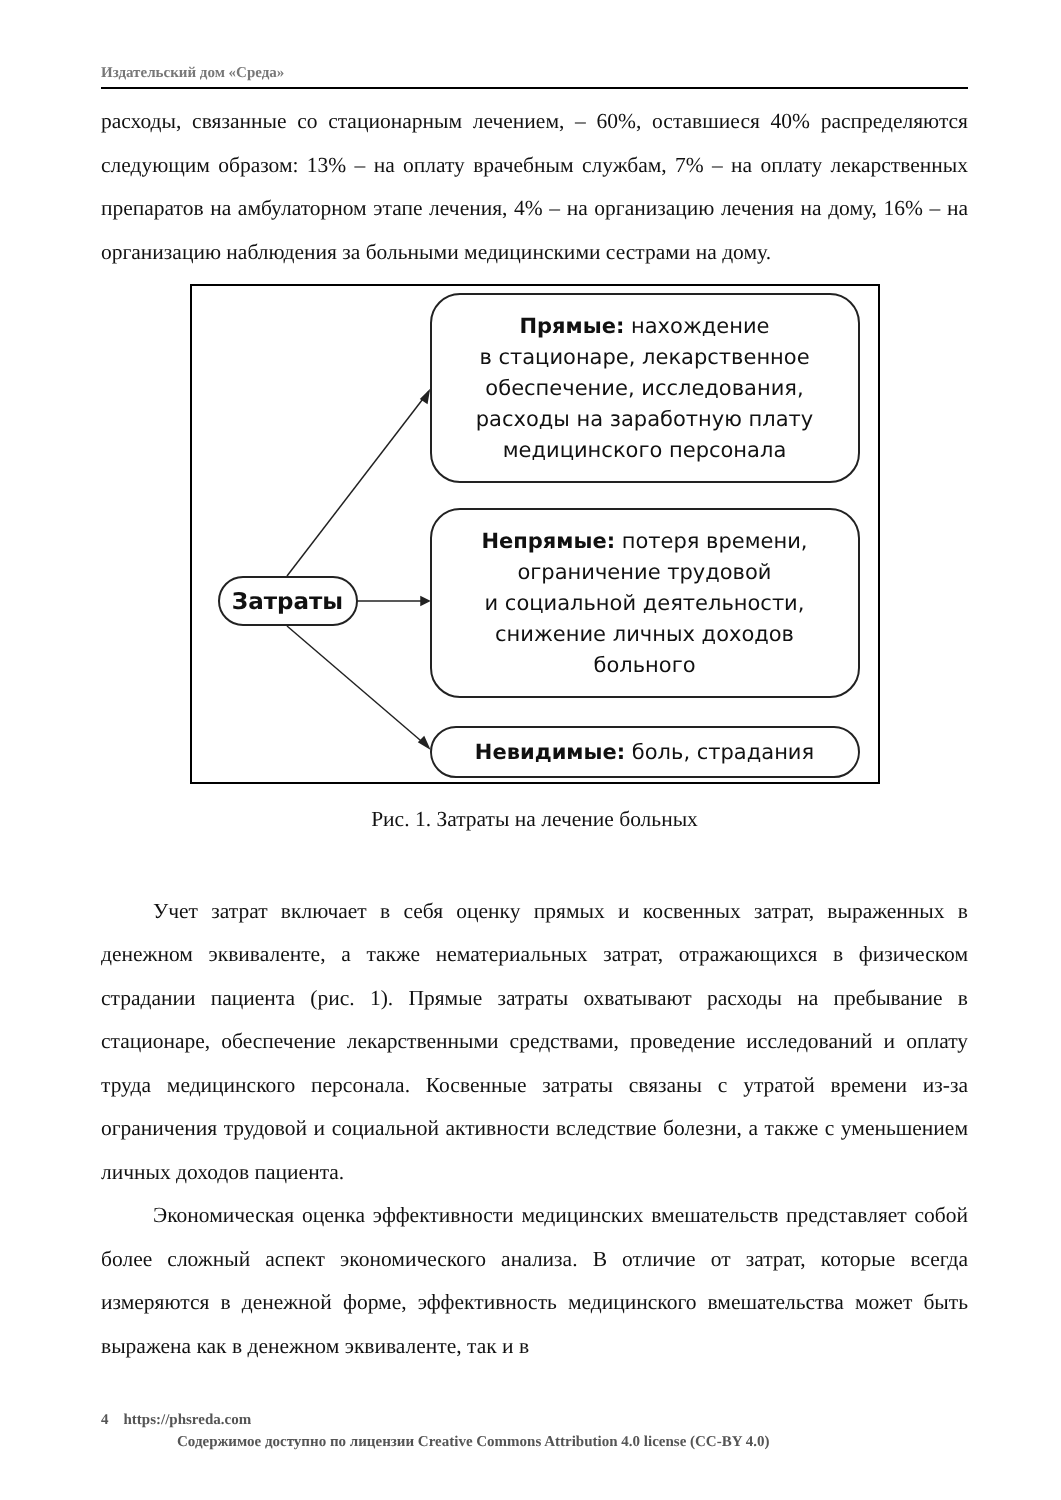Издательский дом «Среда»
расходы, связанные со стационарным лечением, – 60%, оставшиеся 40% распределяются следующим образом: 13% – на оплату врачебным службам, 7% – на оплату лекарственных препаратов на амбулаторном этапе лечения, 4% – на организацию лечения на дому, 16% – на организацию наблюдения за больными медицинскими сестрами на дому.
Затраты
Прямые: нахождение
в стационаре, лекарственное
обеспечение, исследования,
расходы на заработную плату
медицинского персонала
Непрямые: потеря времени,
ограничение трудовой
и социальной деятельности,
снижение личных доходов
больного
Невидимые: боль, страдания
Рис. 1. Затраты на лечение больных
Учет затрат включает в себя оценку прямых и косвенных затрат, выраженных в денежном эквиваленте, а также нематериальных затрат, отражающихся в физическом страдании пациента (рис. 1). Прямые затраты охватывают расходы на пребывание в стационаре, обеспечение лекарственными средствами, проведение исследований и оплату труда медицинского персонала. Косвенные затраты связаны с утратой времени из-за ограничения трудовой и социальной активности вследствие болезни, а также с уменьшением личных доходов пациента.
Экономическая оценка эффективности медицинских вмешательств представляет собой более сложный аспект экономического анализа. В отличие от затрат, которые всегда измеряются в денежной форме, эффективность медицинского вмешательства может быть выражена как в денежном эквиваленте, так и в
4 https://phsreda.com
Содержимое доступно по лицензии Creative Commons Attribution 4.0 license (CC-BY 4.0)